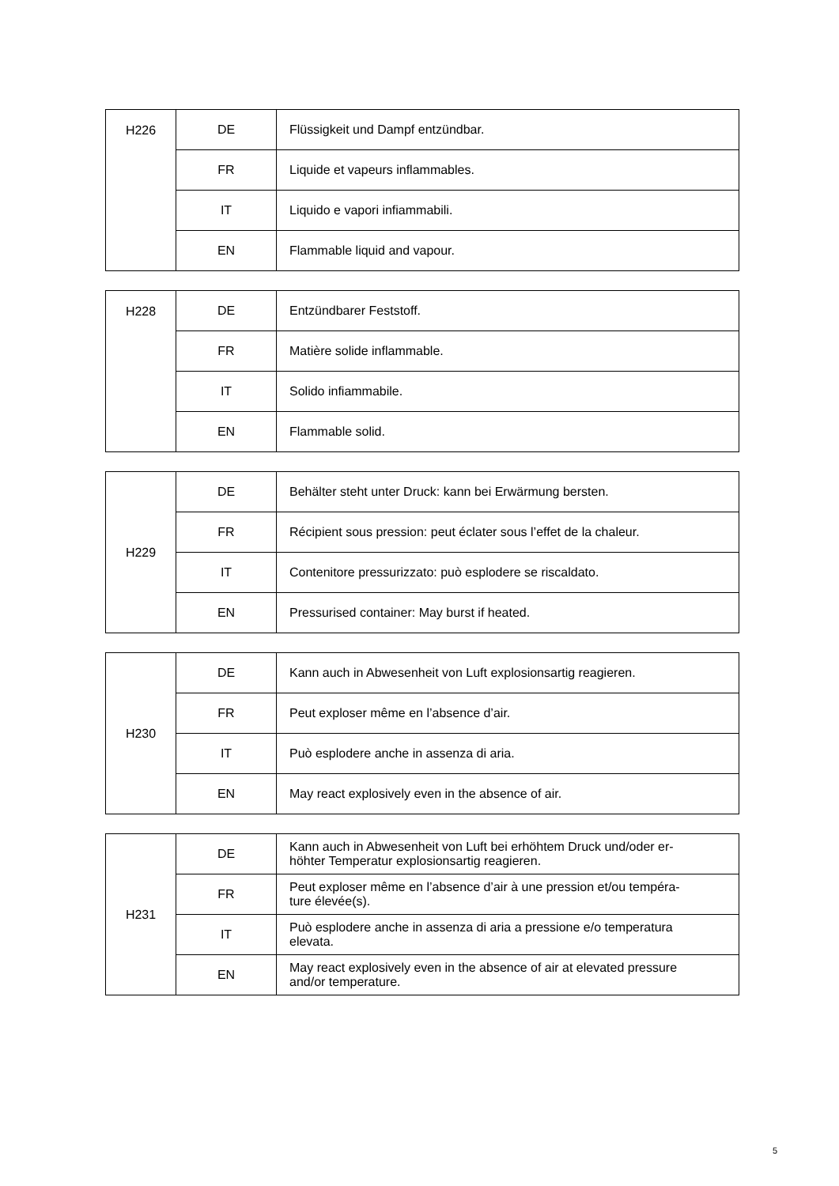| H226 | DE | Flüssigkeit und Dampf entzündbar. |
| | FR | Liquide et vapeurs inflammables. |
| | IT | Liquido e vapori infiammabili. |
| | EN | Flammable liquid and vapour. |
| H228 | DE | Entzündbarer Feststoff. |
| | FR | Matière solide inflammable. |
| | IT | Solido infiammabile. |
| | EN | Flammable solid. |
| H229 | DE | Behälter steht unter Druck: kann bei Erwärmung bersten. |
| | FR | Récipient sous pression: peut éclater sous l’effet de la chaleur. |
| | IT | Contenitore pressurizzato: può esplodere se riscaldato. |
| | EN | Pressurised container: May burst if heated. |
| H230 | DE | Kann auch in Abwesenheit von Luft explosionsartig reagieren. |
| | FR | Peut exploser même en l’absence d’air. |
| | IT | Può esplodere anche in assenza di aria. |
| | EN | May react explosively even in the absence of air. |
| H231 | DE | Kann auch in Abwesenheit von Luft bei erhöhtem Druck und/oder er- höhter Temperatur explosionsartig reagieren. |
| | FR | Peut exploser même en l’absence d’air à une pression et/ou tempéra- ture élevée(s). |
| | IT | Può esplodere anche in assenza di aria a pressione e/o temperatura elevata. |
| | EN | May react explosively even in the absence of air at elevated pressure and/or temperature. |
5